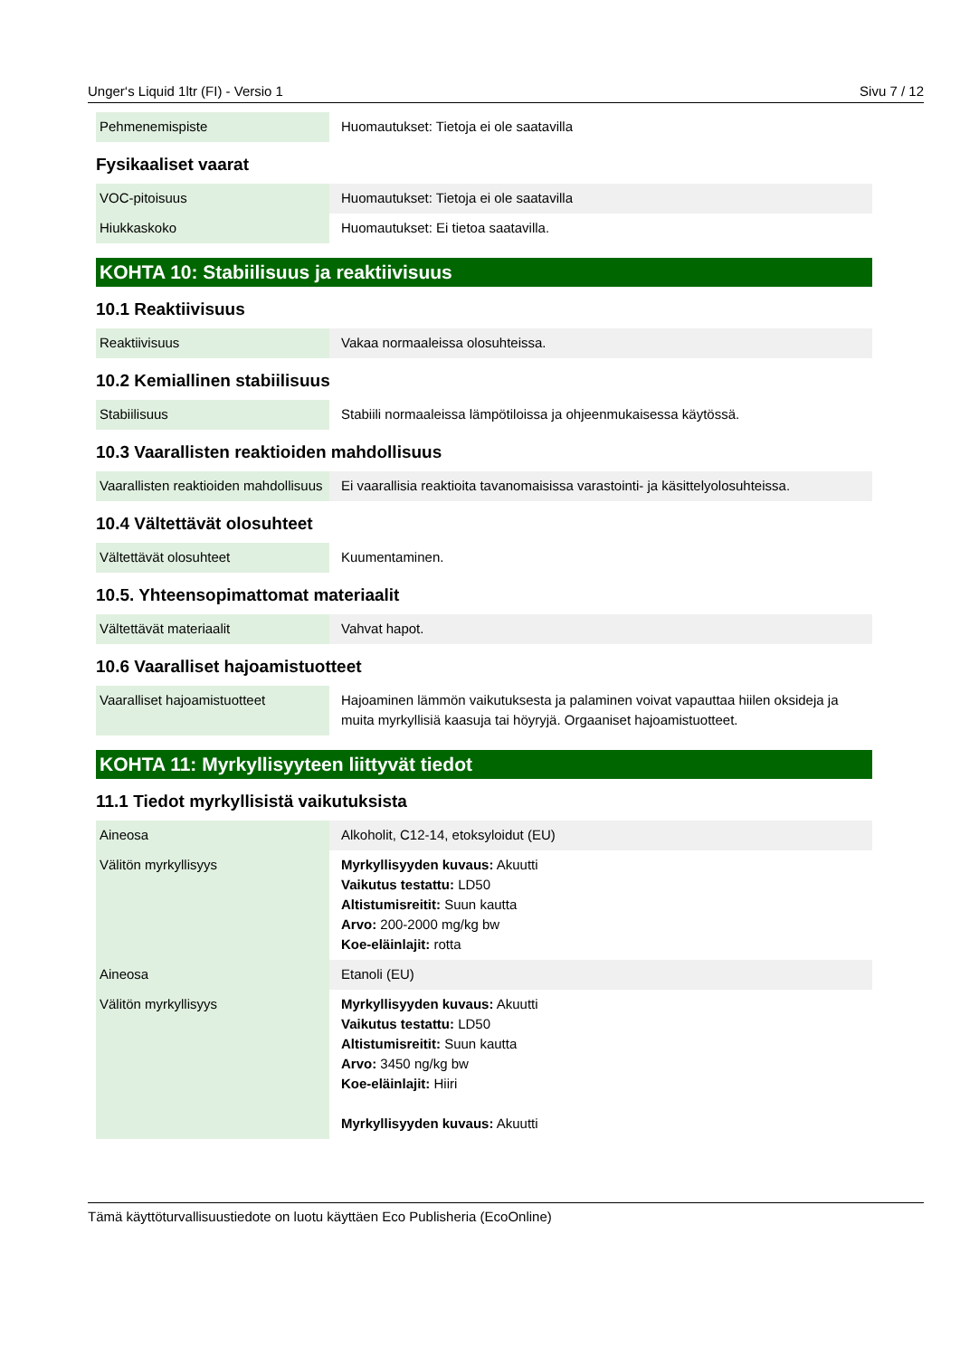Unger‘s Liquid 1ltr (FI) - Versio 1 Sivu 7 / 12
| Pehmenemispiste | Huomautukset: Tietoja ei ole saatavilla |
Fysikaaliset vaarat
| VOC-pitoisuus | Huomautukset: Tietoja ei ole saatavilla |
| Hiukkaskoko | Huomautukset: Ei tietoa saatavilla. |
KOHTA 10: Stabiilisuus ja reaktiivisuus
10.1 Reaktiivisuus
| Reaktiivisuus | Vakaa normaaleissa olosuhteissa. |
10.2 Kemiallinen stabiilisuus
| Stabiilisuus | Stabiili normaaleissa lämpötiloissa ja ohjeenmukaisessa käytössä. |
10.3 Vaarallisten reaktioiden mahdollisuus
| Vaarallisten reaktioiden mahdollisuus | Ei vaarallisia reaktioita tavanomaisissa varastointi- ja käsittelyolosuhteissa. |
10.4 Vältettävät olosuhteet
| Vältettävät olosuhteet | Kuumentaminen. |
10.5. Yhteensopimattomat materiaalit
| Vältettävät materiaalit | Vahvat hapot. |
10.6 Vaaralliset hajoamistuotteet
| Vaaralliset hajoamistuotteet | Hajoaminen lämmön vaikutuksesta ja palaminen voivat vapauttaa hiilen oksideja ja muita myrkyllisiä kaasuja tai höyryjä. Orgaaniset hajoamistuotteet. |
KOHTA 11: Myrkyllisyyteen liittyvät tiedot
11.1 Tiedot myrkyllisistä vaikutuksista
| Aineosa | Alkoholit, C12-14, etoksyloidut (EU) |
| Välitön myrkyllisyys | Myrkyllisyyden kuvaus: Akuutti Vaikutus testattu: LD50 Altistumisreitit: Suun kautta Arvo: 200-2000 mg/kg bw Koe-eläinlajit: rotta |
| Aineosa | Etanoli (EU) |
| Välitön myrkyllisyys | Myrkyllisyyden kuvaus: Akuutti Vaikutus testattu: LD50 Altistumisreitit: Suun kautta Arvo: 3450 ng/kg bw Koe-eläinlajit: Hiiri Myrkyllisyyden kuvaus: Akuutti |
Tämä käyttöturvallisuustiedote on luotu käyttäen Eco Publisheria (EcoOnline)